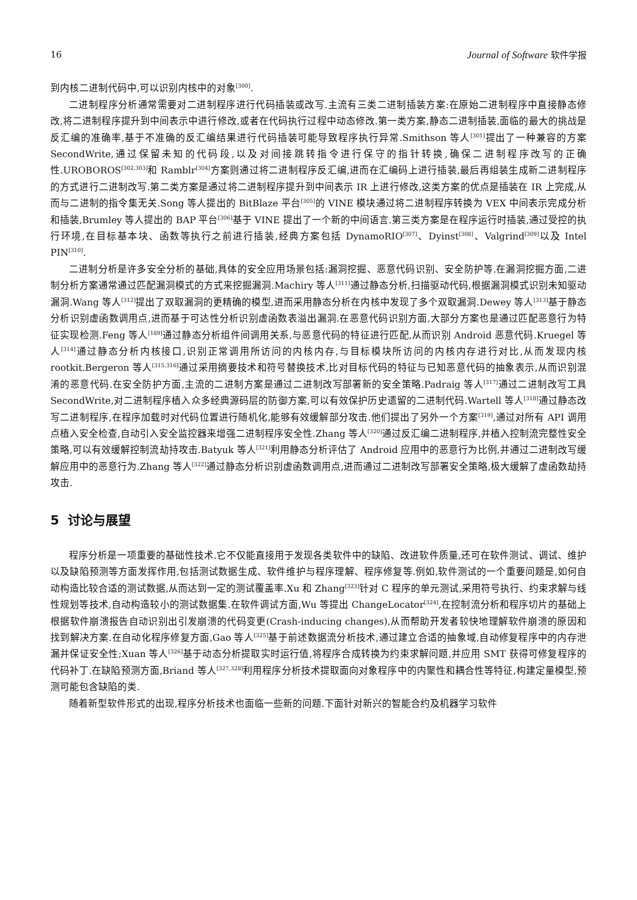16 Journal of Software 软件学报
到内核二进制代码中,可以识别内核中的对象<sup>[300]</sup>.
二进制程序分析通常需要对二进制程序进行代码插装或改写.主流有三类二进制插装方案:在原始二进制程序中直接静态修改,将二进制程序提升到中间表示中进行修改,或者在代码执行过程中动态修改.第一类方案,静态二进制插装,面临的最大的挑战是反汇编的准确率,基于不准确的反汇编结果进行代码插装可能导致程序执行异常.Smithson 等人<sup>[301]</sup>提出了一种兼容的方案 SecondWrite,通过保留未知的代码段,以及对间接跳转指令进行保守的指针转换,确保二进制程序改写的正确性.UROBOROS<sup>[302,303]</sup>和 Ramblr<sup>[304]</sup>方案则通过将二进制程序反汇编,进而在汇编码上进行插装,最后再组装生成新二进制程序的方式进行二进制改写.第二类方案是通过将二进制程序提升到中间表示 IR 上进行修改,这类方案的优点是插装在 IR 上完成,从而与二进制的指令集无关.Song 等人提出的 BitBlaze 平台<sup>[305]</sup>的 VINE 模块通过将二进制程序转换为 VEX 中间表示完成分析和插装,Brumley 等人提出的 BAP 平台<sup>[306]</sup>基于 VINE 提出了一个新的中间语言.第三类方案是在程序运行时插装,通过受控的执行环境,在目标基本块、函数等执行之前进行插装,经典方案包括 DynamoRIO<sup>[307]</sup>、Dyinst<sup>[308]</sup>、Valgrind<sup>[309]</sup>以及 Intel PIN<sup>[310]</sup>.
二进制分析是许多安全分析的基础,具体的安全应用场景包括:漏洞挖掘、恶意代码识别、安全防护等.在漏洞挖掘方面,二进制分析方案通常通过匹配漏洞模式的方式来挖掘漏洞.Machiry 等人<sup>[311]</sup>通过静态分析,扫描驱动代码,根据漏洞模式识别未知驱动漏洞.Wang 等人<sup>[312]</sup>提出了双取漏洞的更精确的模型,进而采用静态分析在内核中发现了多个双取漏洞.Dewey 等人<sup>[313]</sup>基于静态分析识别虚函数调用点,进而基于可达性分析识别虚函数表溢出漏洞.在恶意代码识别方面,大部分方案也是通过匹配恶意行为特征实现检测.Feng 等人<sup>[189]</sup>通过静态分析组件间调用关系,与恶意代码的特征进行匹配,从而识别 Android 恶意代码.Kruegel 等人<sup>[314]</sup>通过静态分析内核接口,识别正常调用所访问的内核内存,与目标模块所访问的内核内存进行对比,从而发现内核 rootkit.Bergeron 等人<sup>[315,316]</sup>通过采用摘要技术和符号替换技术,比对目标代码的特征与已知恶意代码的抽象表示,从而识别混淆的恶意代码.在安全防护方面,主流的二进制方案是通过二进制改写部署新的安全策略.Padraig 等人<sup>[317]</sup>通过二进制改写工具 SecondWrite,对二进制程序植入众多经典源码层的防御方案,可以有效保护历史遗留的二进制代码.Wartell 等人<sup>[318]</sup>通过静态改写二进制程序,在程序加载时对代码位置进行随机化,能够有效缓解部分攻击.他们提出了另外一个方案<sup>[319]</sup>,通过对所有 API 调用点植入安全检查,自动引入安全监控器来增强二进制程序安全性.Zhang 等人<sup>[320]</sup>通过反汇编二进制程序,并植入控制流完整性安全策略,可以有效缓解控制流劫持攻击.Batyuk 等人<sup>[321]</sup>利用静态分析评估了 Android 应用中的恶意行为比例,并通过二进制改写缓解应用中的恶意行为.Zhang 等人<sup>[322]</sup>通过静态分析识别虚函数调用点,进而通过二进制改写部署安全策略,极大缓解了虚函数劫持攻击.
5 讨论与展望
程序分析是一项重要的基础性技术.它不仅能直接用于发现各类软件中的缺陷、改进软件质量,还可在软件测试、调试、维护以及缺陷预测等方面发挥作用,包括测试数据生成、软件维护与程序理解、程序修复等.例如,软件测试的一个重要问题是,如何自动构造比较合适的测试数据,从而达到一定的测试覆盖率.Xu 和 Zhang<sup>[323]</sup>针对 C 程序的单元测试,采用符号执行、约束求解与线性规划等技术,自动构造较小的测试数据集.在软件调试方面,Wu 等提出 ChangeLocator<sup>[324]</sup>,在控制流分析和程序切片的基础上根据软件崩溃报告自动识别出引发崩溃的代码变更(Crash-inducing changes),从而帮助开发者较快地理解软件崩溃的原因和找到解决方案.在自动化程序修复方面,Gao 等人<sup>[325]</sup>基于前述数据流分析技术,通过建立合适的抽象域,自动修复程序中的内存泄漏并保证安全性;Xuan 等人<sup>[326]</sup>基于动态分析提取实时运行值,将程序合成转换为约束求解问题,并应用 SMT 获得可修复程序的代码补丁.在缺陷预测方面,Briand 等人<sup>[327,328]</sup>利用程序分析技术提取面向对象程序中的内聚性和耦合性等特征,构建定量模型,预测可能包含缺陷的类.
随着新型软件形式的出现,程序分析技术也面临一些新的问题.下面针对新兴的智能合约及机器学习软件